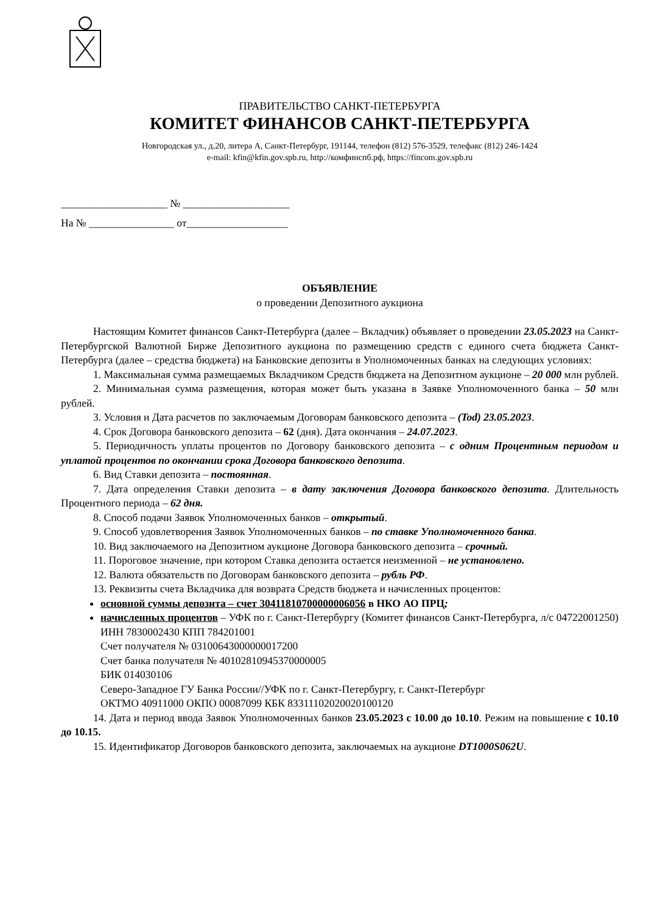ПРАВИТЕЛЬСТВО САНКТ-ПЕТЕРБУРГА
КОМИТЕТ ФИНАНСОВ САНКТ-ПЕТЕРБУРГА
Новгородская ул., д.20, литера А, Санкт-Петербург, 191144, телефон (812) 576-3529, телефакс (812) 246-1424
e-mail: kfin@kfin.gov.spb.ru, http://комфинспб.рф, https://fincom.gov.spb.ru
____________________ № ____________________
На № ________________ от___________________
ОБЪЯВЛЕНИЕ
о проведении Депозитного аукциона
Настоящим Комитет финансов Санкт-Петербурга (далее – Вкладчик) объявляет о проведении 23.05.2023 на Санкт-Петербургской Валютной Бирже Депозитного аукциона по размещению средств с единого счета бюджета Санкт-Петербурга (далее – средства бюджета) на Банковские депозиты в Уполномоченных банках на следующих условиях:
1. Максимальная сумма размещаемых Вкладчиком Средств бюджета на Депозитном аукционе – 20 000 млн рублей.
2. Минимальная сумма размещения, которая может быть указана в Заявке Уполномоченного банка – 50 млн рублей.
3. Условия и Дата расчетов по заключаемым Договорам банковского депозита – (Tod) 23.05.2023.
4. Срок Договора банковского депозита – 62 (дня). Дата окончания – 24.07.2023.
5. Периодичность уплаты процентов по Договору банковского депозита – с одним Процентным периодом и уплатой процентов по окончании срока Договора банковского депозита.
6. Вид Ставки депозита – постоянная.
7. Дата определения Ставки депозита – в дату заключения Договора банковского депозита. Длительность Процентного периода – 62 дня.
8. Способ подачи Заявок Уполномоченных банков – открытый.
9. Способ удовлетворения Заявок Уполномоченных банков – по ставке Уполномоченного банка.
10. Вид заключаемого на Депозитном аукционе Договора банковского депозита – срочный.
11. Пороговое значение, при котором Ставка депозита остается неизменной – не установлено.
12. Валюта обязательств по Договорам банковского депозита – рубль РФ.
13. Реквизиты счета Вкладчика для возврата Средств бюджета и начисленных процентов:
основной суммы депозита – счет 30411810700000006056 в НКО АО ПРЦ;
начисленных процентов – УФК по г. Санкт-Петербургу (Комитет финансов Санкт-Петербурга, л/с 04722001250)
ИНН 7830002430 КПП 784201001
Счет получателя № 03100643000000017200
Счет банка получателя № 40102810945370000005
БИК 014030106
Северо-Западное ГУ Банка России//УФК по г. Санкт-Петербургу, г. Санкт-Петербург
ОКТМО 40911000 ОКПО 00087099 КБК 83311102020020100120
14. Дата и период ввода Заявок Уполномоченных банков 23.05.2023 с 10.00 до 10.10. Режим на повышение с 10.10 до 10.15.
15. Идентификатор Договоров банковского депозита, заключаемых на аукционе DT1000S062U.